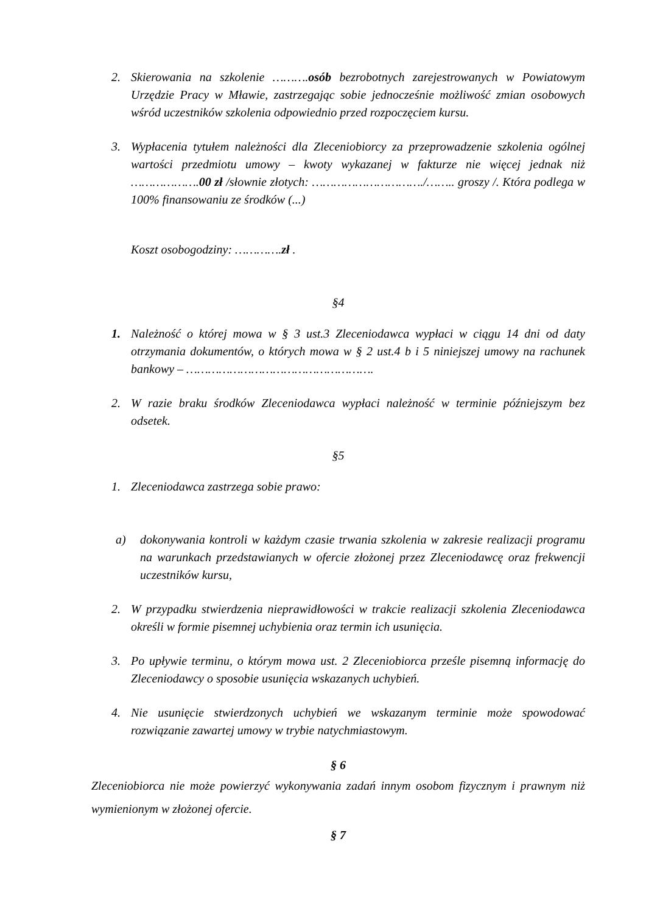2. Skierowania na szkolenie ……….osób bezrobotnych zarejestrowanych w Powiatowym Urzędzie Pracy w Mławie, zastrzegając sobie jednocześnie możliwość zmian osobowych wśród uczestników szkolenia odpowiednio przed rozpoczęciem kursu.
3. Wypłacenia tytułem należności dla Zleceniobiorcy za przeprowadzenie szkolenia ogólnej wartości przedmiotu umowy – kwoty wykazanej w fakturze nie więcej jednak niż ……………….00 zł /słownie złotych: …………………………./…….. groszy /. Która podlega w 100% finansowaniu ze środków (...)
Koszt osobogodziny: ………….zł .
§4
1. Należność o której mowa w § 3 ust.3 Zleceniodawca wypłaci w ciągu 14 dni od daty otrzymania dokumentów, o których mowa w § 2 ust.4 b i 5 niniejszej umowy na rachunek bankowy – …………………………………………….
2. W razie braku środków Zleceniodawca wypłaci należność w terminie późniejszym bez odsetek.
§5
1. Zleceniodawca zastrzega sobie prawo:
a) dokonywania kontroli w każdym czasie trwania szkolenia w zakresie realizacji programu na warunkach przedstawianych w ofercie złożonej przez Zleceniodawcę oraz frekwencji uczestników kursu,
2. W przypadku stwierdzenia nieprawidłowości w trakcie realizacji szkolenia Zleceniodawca określi w formie pisemnej uchybienia oraz termin ich usunięcia.
3. Po upływie terminu, o którym mowa ust. 2 Zleceniobiorca prześle pisemną informację do Zleceniodawcy o sposobie usunięcia wskazanych uchybień.
4. Nie usunięcie stwierdzonych uchybień we wskazanym terminie może spowodować rozwiązanie zawartej umowy w trybie natychmiastowym.
§ 6
Zleceniobiorca nie może powierzyć wykonywania zadań innym osobom fizycznym i prawnym niż wymienionym w złożonej ofercie.
§ 7